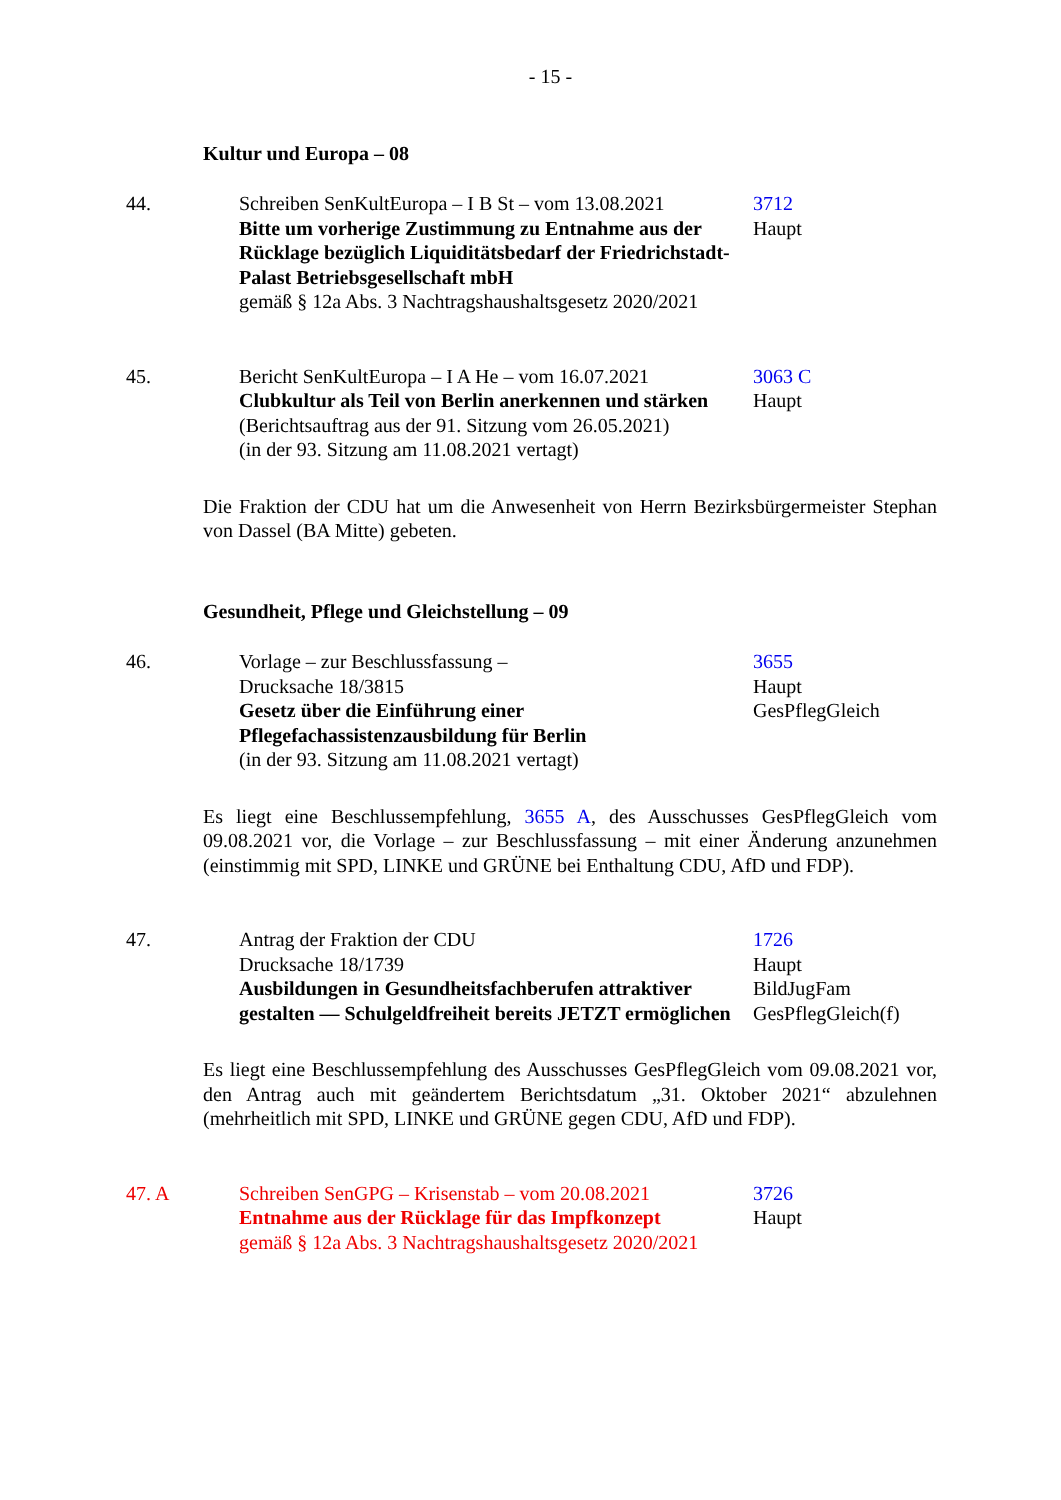- 15 -
Kultur und Europa – 08
44. Schreiben SenKultEuropa – I B St – vom 13.08.2021
Bitte um vorherige Zustimmung zu Entnahme aus der Rücklage bezüglich Liquiditätsbedarf der Friedrichstadt-Palast Betriebsgesellschaft mbH
gemäß § 12a Abs. 3 Nachtragshaushaltsgesetz 2020/2021
3712
Haupt
45. Bericht SenKultEuropa – I A He – vom 16.07.2021
Clubkultur als Teil von Berlin anerkennen und stärken
(Berichtsauftrag aus der 91. Sitzung vom 26.05.2021)
(in der 93. Sitzung am 11.08.2021 vertagt)
3063 C
Haupt
Die Fraktion der CDU hat um die Anwesenheit von Herrn Bezirksbürgermeister Stephan von Dassel (BA Mitte) gebeten.
Gesundheit, Pflege und Gleichstellung – 09
46. Vorlage – zur Beschlussfassung –
Drucksache 18/3815
Gesetz über die Einführung einer Pflegefachassistenzausbildung für Berlin
(in der 93. Sitzung am 11.08.2021 vertagt)
3655
Haupt
GesPflegGleich
Es liegt eine Beschlussempfehlung, 3655 A, des Ausschusses GesPflegGleich vom 09.08.2021 vor, die Vorlage – zur Beschlussfassung – mit einer Änderung anzunehmen (einstimmig mit SPD, LINKE und GRÜNE bei Enthaltung CDU, AfD und FDP).
47. Antrag der Fraktion der CDU
Drucksache 18/1739
Ausbildungen in Gesundheitsfachberufen attraktiver gestalten — Schulgeldfreiheit bereits JETZT ermöglichen
1726
Haupt
BildJugFam
GesPflegGleich(f)
Es liegt eine Beschlussempfehlung des Ausschusses GesPflegGleich vom 09.08.2021 vor, den Antrag auch mit geändertem Berichtsdatum „31. Oktober 2021“ abzulehnen (mehrheitlich mit SPD, LINKE und GRÜNE gegen CDU, AfD und FDP).
47. A Schreiben SenGPG – Krisenstab – vom 20.08.2021
Entnahme aus der Rücklage für das Impfkonzept
gemäß § 12a Abs. 3 Nachtragshaushaltsgesetz 2020/2021
3726
Haupt